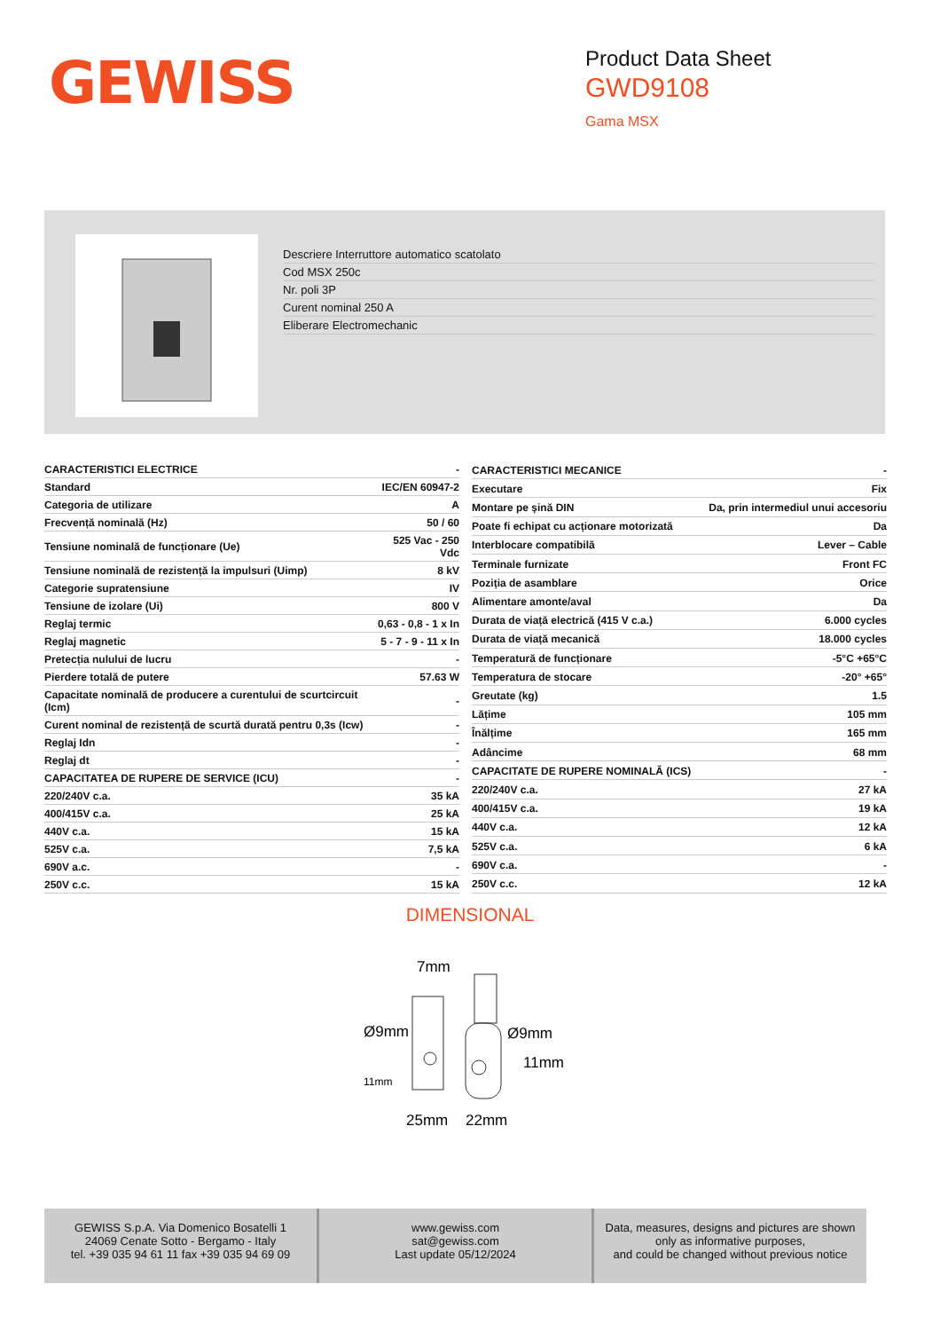GEWISS
Product Data Sheet
GWD9108
Gama MSX
Descriere Interruttore automatico scatolato
Cod MSX 250c
Nr. poli 3P
Curent nominal 250 A
Eliberare Electromechanic
| CARACTERISTICI ELECTRICE | - |
| Standard | IEC/EN 60947-2 |
| Categoria de utilizare | A |
| Frecvență nominală (Hz) | 50 / 60 |
| Tensiune nominală de funcționare (Ue) | 525 Vac - 250 Vdc |
| Tensiune nominală de rezistență la impulsuri (Uimp) | 8 kV |
| Categorie supratensiune | IV |
| Tensiune de izolare (Ui) | 800 V |
| Reglaj termic | 0,63 - 0,8 - 1 x In |
| Reglaj magnetic | 5 - 7 - 9 - 11 x In |
| Pretecția nulului de lucru | - |
| Pierdere totală de putere | 57.63 W |
| Capacitate nominală de producere a curentului de scurtcircuit (Icm) | - |
| Curent nominal de rezistență de scurtă durată pentru 0,3s (Icw) | - |
| Reglaj Idn | - |
| Reglaj dt | - |
| CAPACITATEA DE RUPERE DE SERVICE (ICU) | - |
| 220/240V c.a. | 35 kA |
| 400/415V c.a. | 25 kA |
| 440V c.a. | 15 kA |
| 525V c.a. | 7,5 kA |
| 690V a.c. | - |
| 250V c.c. | 15 kA |
| CARACTERISTICI MECANICE | - |
| Executare | Fix |
| Montare pe șină DIN | Da, prin intermediul unui accesoriu |
| Poate fi echipat cu acționare motorizată | Da |
| Interblocare compatibilă | Lever – Cable |
| Terminale furnizate | Front FC |
| Poziția de asamblare | Orice |
| Alimentare amonte/aval | Da |
| Durata de viață electrică (415 V c.a.) | 6.000 cycles |
| Durata de viață mecanică | 18.000 cycles |
| Temperatură de funcționare | -5°C +65°C |
| Temperatura de stocare | -20° +65° |
| Greutate (kg) | 1.5 |
| Lățime | 105 mm |
| Înălțime | 165 mm |
| Adâncime | 68 mm |
| CAPACITATE DE RUPERE NOMINALĂ (ICS) | - |
| 220/240V c.a. | 27 kA |
| 400/415V c.a. | 19 kA |
| 440V c.a. | 12 kA |
| 525V c.a. | 6 kA |
| 690V c.a. | - |
| 250V c.c. | 12 kA |
DIMENSIONAL
7mm
Ø9mm
11mm
Ø9mm
11mm
25mm
22mm
GEWISS S.p.A. Via Domenico Bosatelli 1
24069 Cenate Sotto - Bergamo - Italy
tel. +39 035 94 61 11 fax +39 035 94 69 09
www.gewiss.com
sat@gewiss.com
Last update 05/12/2024
Data, measures, designs and pictures are shown
only as informative purposes,
and could be changed without previous notice